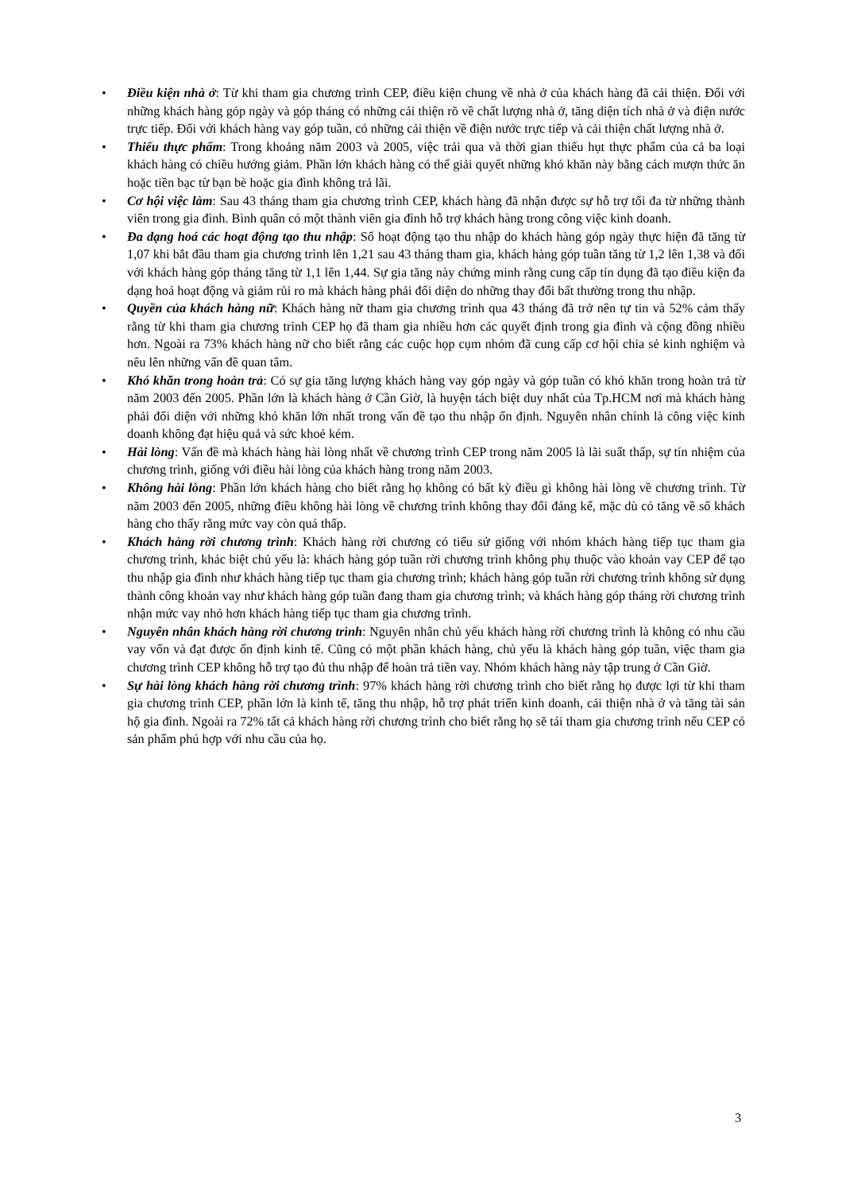• Điều kiện nhà ở: Từ khi tham gia chương trình CEP, điều kiện chung về nhà ở của khách hàng đã cải thiện. Đối với những khách hàng góp ngày và góp tháng có những cải thiện rõ về chất lượng nhà ở, tăng diện tích nhà ở và điện nước trực tiếp. Đối với khách hàng vay góp tuần, có những cải thiện về điện nước trực tiếp và cải thiện chất lượng nhà ở.
• Thiếu thực phẩm: Trong khoảng năm 2003 và 2005, việc trải qua và thời gian thiếu hụt thực phẩm của cả ba loại khách hàng có chiều hướng giảm. Phần lớn khách hàng có thể giải quyết những khó khăn này bằng cách mượn thức ăn hoặc tiền bạc từ bạn bè hoặc gia đình không trả lãi.
• Cơ hội việc làm: Sau 43 tháng tham gia chương trình CEP, khách hàng đã nhận được sự hỗ trợ tối đa từ những thành viên trong gia đình. Bình quân có một thành viên gia đình hỗ trợ khách hàng trong công việc kinh doanh.
• Đa dạng hoá các hoạt động tạo thu nhập: Số hoạt động tạo thu nhập do khách hàng góp ngày thực hiện đã tăng từ 1,07 khi bắt đầu tham gia chương trình lên 1,21 sau 43 tháng tham gia, khách hàng góp tuần tăng từ 1,2 lên 1,38 và đối với khách hàng góp tháng tăng từ 1,1 lên 1,44. Sự gia tăng này chứng minh rằng cung cấp tín dụng đã tạo điều kiện đa dạng hoá hoạt động và giảm rủi ro mà khách hàng phải đối diện do những thay đổi bất thường trong thu nhập.
• Quyền của khách hàng nữ: Khách hàng nữ tham gia chương trình qua 43 tháng đã trở nên tự tin và 52% cảm thấy rằng từ khi tham gia chương trình CEP họ đã tham gia nhiều hơn các quyết định trong gia đình và cộng đồng nhiều hơn. Ngoài ra 73% khách hàng nữ cho biết rằng các cuộc họp cụm nhóm đã cung cấp cơ hội chia sẻ kinh nghiệm và nêu lên những vấn đề quan tâm.
• Khó khăn trong hoàn trả: Có sự gia tăng lượng khách hàng vay góp ngày và góp tuần có khó khăn trong hoàn trả từ năm 2003 đến 2005. Phần lớn là khách hàng ở Cần Giờ, là huyện tách biệt duy nhất của Tp.HCM nơi mà khách hàng phải đối diện với những khó khăn lớn nhất trong vấn đề tạo thu nhập ổn định. Nguyên nhân chính là công việc kinh doanh không đạt hiệu quả và sức khoẻ kém.
• Hài lòng: Vấn đề mà khách hàng hài lòng nhất về chương trình CEP trong năm 2005 là lãi suất thấp, sự tín nhiệm của chương trình, giống với điều hài lòng của khách hàng trong năm 2003.
• Không hài lòng: Phần lớn khách hàng cho biết rằng họ không có bất kỳ điều gì không hài lòng về chương trình. Từ năm 2003 đến 2005, những điều không hài lòng về chương trình không thay đổi đáng kể, mặc dù có tăng về số khách hàng cho thấy rằng mức vay còn quá thấp.
• Khách hàng rời chương trình: Khách hàng rời chương có tiểu sử giống với nhóm khách hàng tiếp tục tham gia chương trình, khác biệt chủ yếu là: khách hàng góp tuần rời chương trình không phụ thuộc vào khoản vay CEP để tạo thu nhập gia đình như khách hàng tiếp tục tham gia chương trình; khách hàng góp tuần rời chương trình không sử dụng thành công khoản vay như khách hàng góp tuần đang tham gia chương trình; và khách hàng góp tháng rời chương trình nhận mức vay nhỏ hơn khách hàng tiếp tục tham gia chương trình.
• Nguyên nhân khách hàng rời chương trình: Nguyên nhân chủ yếu khách hàng rời chương trình là không có nhu cầu vay vốn và đạt được ổn định kinh tế. Cũng có một phần khách hàng, chủ yếu là khách hàng góp tuần, việc tham gia chương trình CEP không hỗ trợ tạo đủ thu nhập để hoàn trả tiền vay. Nhóm khách hàng này tập trung ở Cần Giờ.
• Sự hài lòng khách hàng rời chương trình: 97% khách hàng rời chương trình cho biết rằng họ được lợi từ khi tham gia chương trình CEP, phần lớn là kinh tế, tăng thu nhập, hỗ trợ phát triển kinh doanh, cải thiện nhà ở và tăng tài sản hộ gia đình. Ngoài ra 72% tất cả khách hàng rời chương trình cho biết rằng họ sẽ tái tham gia chương trình nếu CEP có sản phẩm phú hợp với nhu cầu của họ.
3